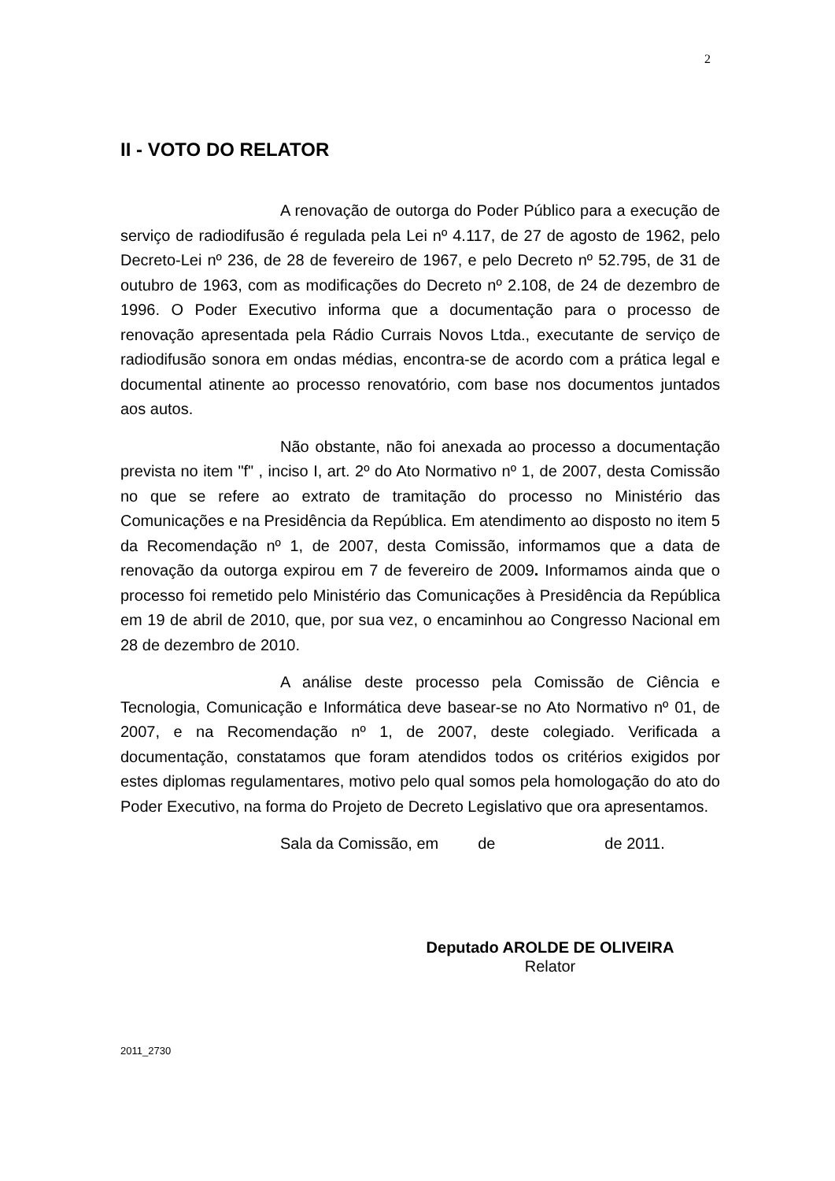2
II - VOTO DO RELATOR
A renovação de outorga do Poder Público para a execução de serviço de radiodifusão é regulada pela Lei nº 4.117, de 27 de agosto de 1962, pelo Decreto-Lei nº 236, de 28 de fevereiro de 1967, e pelo Decreto nº 52.795, de 31 de outubro de 1963, com as modificações do Decreto nº 2.108, de 24 de dezembro de 1996. O Poder Executivo informa que a documentação para o processo de renovação apresentada pela Rádio Currais Novos Ltda., executante de serviço de radiodifusão sonora em ondas médias, encontra-se de acordo com a prática legal e documental atinente ao processo renovatório, com base nos documentos juntados aos autos.
Não obstante, não foi anexada ao processo a documentação prevista no item "f" , inciso I, art. 2º do Ato Normativo nº 1, de 2007, desta Comissão no que se refere ao extrato de tramitação do processo no Ministério das Comunicações e na Presidência da República. Em atendimento ao disposto no item 5 da Recomendação nº 1, de 2007, desta Comissão, informamos que a data de renovação da outorga expirou em 7 de fevereiro de 2009. Informamos ainda que o processo foi remetido pelo Ministério das Comunicações à Presidência da República em 19 de abril de 2010, que, por sua vez, o encaminhou ao Congresso Nacional em 28 de dezembro de 2010.
A análise deste processo pela Comissão de Ciência e Tecnologia, Comunicação e Informática deve basear-se no Ato Normativo nº 01, de 2007, e na Recomendação nº 1, de 2007, deste colegiado. Verificada a documentação, constatamos que foram atendidos todos os critérios exigidos por estes diplomas regulamentares, motivo pelo qual somos pela homologação do ato do Poder Executivo, na forma do Projeto de Decreto Legislativo que ora apresentamos.
Sala da Comissão, em de de 2011.
Deputado AROLDE DE OLIVEIRA
Relator
2011_2730